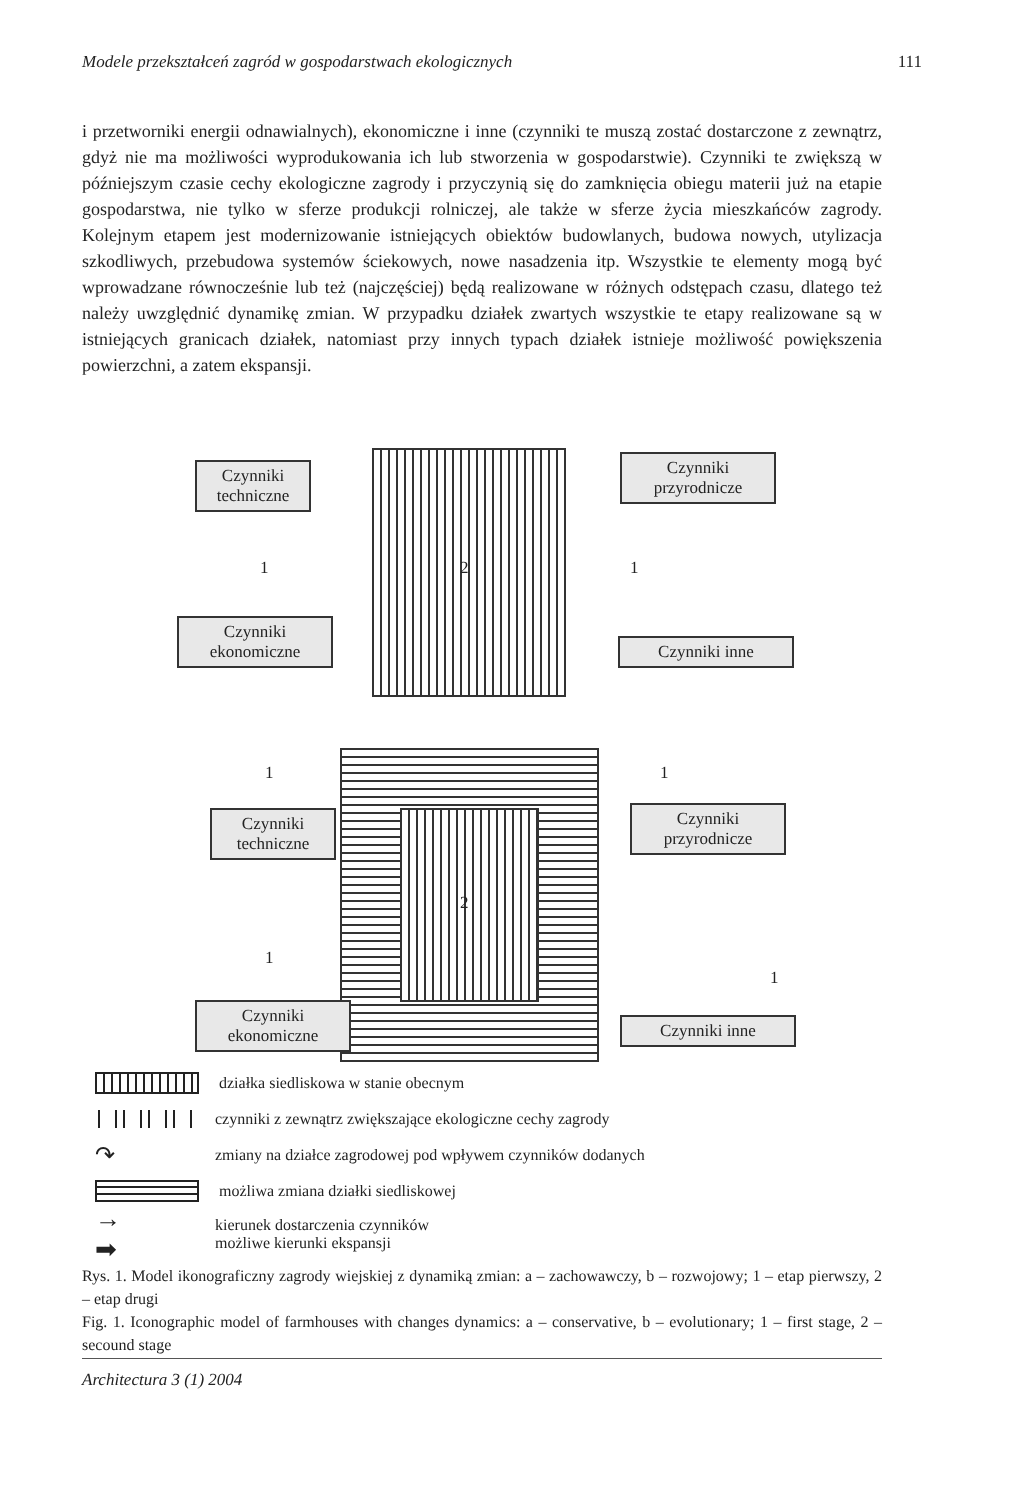Modele przekształceń zagród w gospodarstwach ekologicznych 111
i przetworniki energii odnawialnych), ekonomiczne i inne (czynniki te muszą zostać dostarczone z zewnątrz, gdyż nie ma możliwości wyprodukowania ich lub stworzenia w gospodarstwie). Czynniki te zwiększą w późniejszym czasie cechy ekologiczne zagrody i przyczynią się do zamknięcia obiegu materii już na etapie gospodarstwa, nie tylko w sferze produkcji rolniczej, ale także w sferze życia mieszkańców zagrody. Kolejnym etapem jest modernizowanie istniejących obiektów budowlanych, budowa nowych, utylizacja szkodliwych, przebudowa systemów ściekowych, nowe nasadzenia itp. Wszystkie te elementy mogą być wprowadzane równocześnie lub też (najczęściej) będą realizowane w różnych odstępach czasu, dlatego też należy uwzględnić dynamikę zmian. W przypadku działek zwartych wszystkie te etapy realizowane są w istniejących granicach działek, natomiast przy innych typach działek istnieje możliwość powiększenia powierzchni, a zatem ekspansji.
Czynniki techniczne
Czynniki przyrodnicze
1 2 1
Czynniki ekonomiczne
Czynniki inne
1 1
Czynniki techniczne
Czynniki przyrodnicze
2
1
1
Czynniki ekonomiczne
Czynniki inne
działka siedliskowa w stanie obecnym
czynniki z zewnątrz zwiększające ekologiczne cechy zagrody
↷ zmiany na działce zagrodowej pod wpływem czynników dodanych
możliwa zmiana działki siedliskowej
→
➡ kierunek dostarczenia czynników
możliwe kierunki ekspansji
Rys. 1. Model ikonograficzny zagrody wiejskiej z dynamiką zmian: a – zachowawczy, b – rozwojowy; 1 – etap pierwszy, 2 – etap drugi
Fig. 1. Iconographic model of farmhouses with changes dynamics: a – conservative, b – evolutionary; 1 – first stage, 2 – secound stage
Architectura 3 (1) 2004